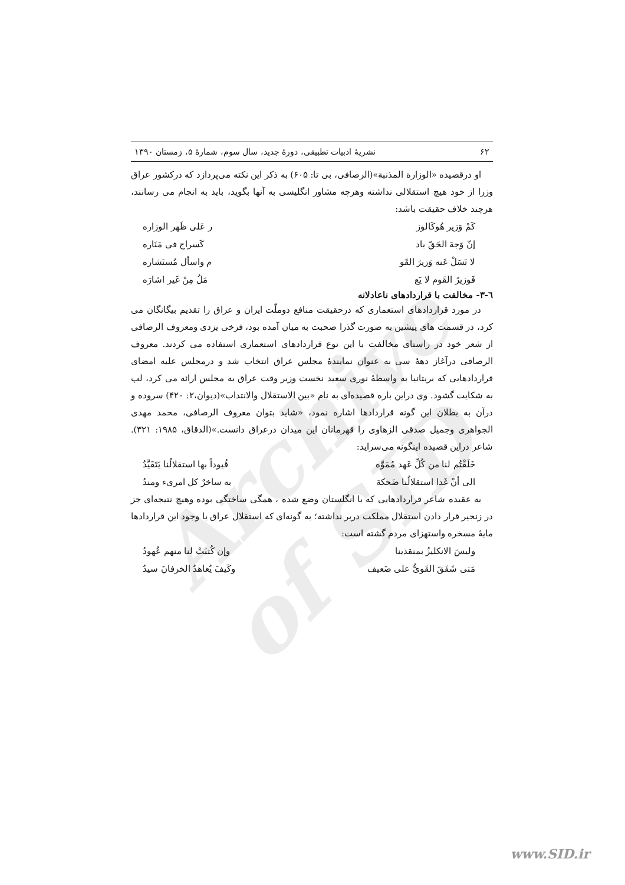Archive of SID
۶۲ نشریهٔ ادبیات تطبیقی، دورهٔ جدید، سال سوم، شمارهٔ ۵، زمستان ۱۳۹۰
او درقصیده «الوزارة المذنبة»(الرصافی، بی تا: ۶۰۵) به ذکر این نکته می‌پردازد که درکشور عراق وزرا از خود هیچ استقلالی نداشته وهرچه مشاور انگلیسی به آنها بگوید، باید به انجام می رسانند، هرچند خلاف حقیقت باشد:
کَمْ وَزیر هُوکَالوز ر عَلی ظَهر الوزاره
إنّ وَجهَ الحَقّ باد کَسراج فی مَنَاره
لا تَسَلْ عَنه وَزیرَ القَو م واسأل مُستَشاره
فَوزیرُ القَوم لا یَع مَلُ مِنْ غَیر اشارَه
٦-٣- مخالفت با قراردادهای ناعادلانه
در مورد قراردادهای استعماری که درحقیقت منافع دوملّت ایران و عراق را تقدیم بیگانگان می کرد، در قسمت های پیشین به صورت گذرا صحبت به میان آمده بود، فرخی یزدی ومعروف الرصافی از شعر خود در راستای مخالفت با این نوع قراردادهای استعماری استفاده می کردند. معروف الرصافی درآغاز دههٔ سی به عنوان نمایندهٔ مجلس عراق انتخاب شد و درمجلس علیه امضای قراردادهایی که بریتانیا به واسطهٔ نوری سعید نخست وزیر وقت عراق به مجلس ارائه می کرد، لب به شکایت گشود. وی دراین باره قصیده‌ای به نام «بین الاستقلال والانتداب»(دیوان،۲: ۴۲۰) سروده و درآن به بطلان این گونه قراردادها اشاره نمود، «شاید بتوان معروف الرصافی، محمد مهدی الجواهری وجمیل صدقی الزهاوی را قهرمانان این میدان درعراق دانست.»(الدقاق، ۱۹۸۵: ۳۲۱). شاعر دراین قصیده اینگونه می‌سراید:
خَلَقْتُم لنا من کُلِّ عَهد مُمَوَّه قُیوداً بها استقلالُنا یَتَقَیَّدُ
الی أنْ غَدا استقلالُنا ضَحکة به ساخرٌ کل امریء ومندُ
به عقیده شاعر قراردادهایی که با انگلستان وضع شده ، همگی ساختگی بوده وهیچ نتیجه‌ای جز در زنجیر قرار دادن استقلال مملکت دربر نداشته؛ به گونه‌ای که استقلال عراق با وجود این قراردادها مایهٔ مسخره واستهزای مردم گشته است:
ولیسَ الانکلیزُ بمنقذینا وإن کُتبَتْ لنا منهم عُهودُ
مَتی شَفَقَ القَویُّ علی ضَعیف وکَیفَ یُعاهدُ الخرفانَ سیدُ
www.SID.ir